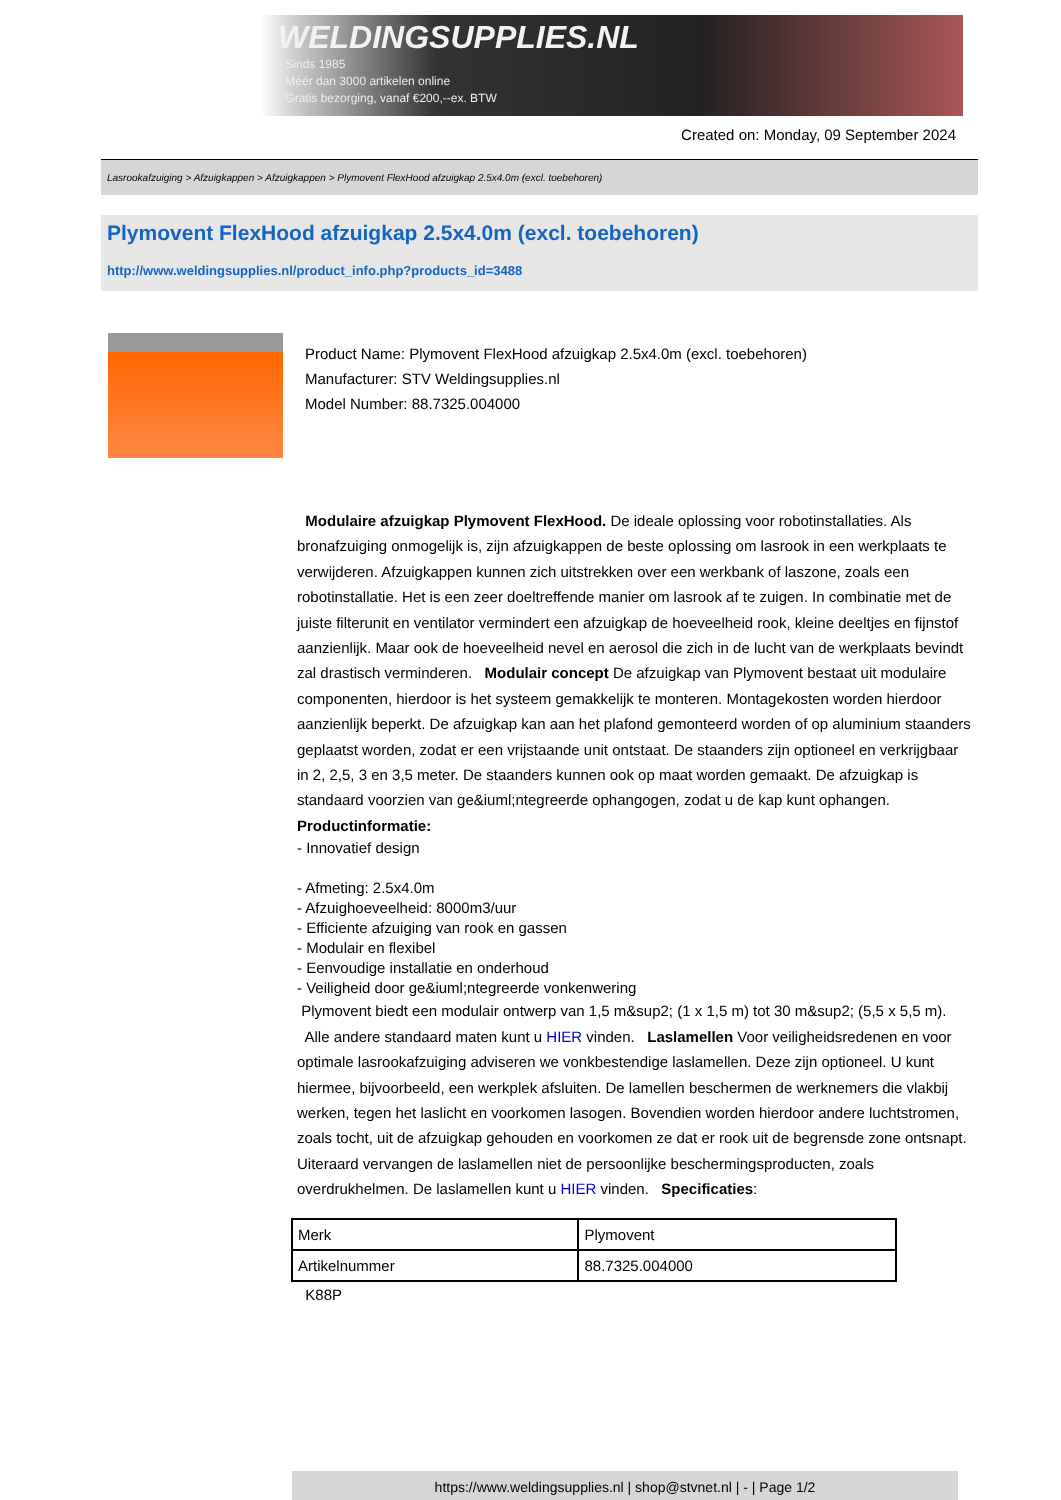WELDINGSUPPLIES.NL
- Sinds 1985
- Méér dan 3000 artikelen online
- Gratis bezorging, vanaf €200,--ex. BTW
Created on: Monday, 09 September 2024
Lasrookafzuiging > Afzuigkappen > Afzuigkappen > Plymovent FlexHood afzuigkap 2.5x4.0m (excl. toebehoren)
Plymovent FlexHood afzuigkap 2.5x4.0m (excl. toebehoren)
http://www.weldingsupplies.nl/product_info.php?products_id=3488
Product Name: Plymovent FlexHood afzuigkap 2.5x4.0m (excl. toebehoren)
Manufacturer: STV Weldingsupplies.nl
Model Number: 88.7325.004000
Modulaire afzuigkap Plymovent FlexHood. De ideale oplossing voor robotinstallaties. Als bronafzuiging onmogelijk is, zijn afzuigkappen de beste oplossing om lasrook in een werkplaats te verwijderen. Afzuigkappen kunnen zich uitstrekken over een werkbank of laszone, zoals een robotinstallatie. Het is een zeer doeltreffende manier om lasrook af te zuigen. In combinatie met de juiste filterunit en ventilator vermindert een afzuigkap de hoeveelheid rook, kleine deeltjes en fijnstof aanzienlijk. Maar ook de hoeveelheid nevel en aerosol die zich in de lucht van de werkplaats bevindt zal drastisch verminderen. Modulair concept De afzuigkap van Plymovent bestaat uit modulaire componenten, hierdoor is het systeem gemakkelijk te monteren. Montagekosten worden hierdoor aanzienlijk beperkt. De afzuigkap kan aan het plafond gemonteerd worden of op aluminium staanders geplaatst worden, zodat er een vrijstaande unit ontstaat. De staanders zijn optioneel en verkrijgbaar in 2, 2,5, 3 en 3,5 meter. De staanders kunnen ook op maat worden gemaakt. De afzuigkap is standaard voorzien van ge&iuml;ntegreerde ophangogen, zodat u de kap kunt ophangen.
Productinformatie:
- Innovatief design
- Afmeting: 2.5x4.0m
- Afzuighoeveelheid: 8000m3/uur
- Efficiente afzuiging van rook en gassen
- Modulair en flexibel
- Eenvoudige installatie en onderhoud
- Veiligheid door ge&iuml;ntegreerde vonkenwering
Plymovent biedt een modulair ontwerp van 1,5 m&sup2; (1 x 1,5 m) tot 30 m&sup2; (5,5 x 5,5 m).
Alle andere standaard maten kunt u HIER vinden. Laslamellen Voor veiligheidsredenen en voor optimale lasrookafzuiging adviseren we vonkbestendige laslamellen. Deze zijn optioneel. U kunt hiermee, bijvoorbeeld, een werkplek afsluiten. De lamellen beschermen de werknemers die vlakbij werken, tegen het laslicht en voorkomen lasogen. Bovendien worden hierdoor andere luchtstromen, zoals tocht, uit de afzuigkap gehouden en voorkomen ze dat er rook uit de begrensde zone ontsnapt. Uiteraard vervangen de laslamellen niet de persoonlijke beschermingsproducten, zoals overdrukhelmen. De laslamellen kunt u HIER vinden. Specificaties:
| Merk | Plymovent |
| Artikelnummer | 88.7325.004000 |
K88P
https://www.weldingsupplies.nl | shop@stvnet.nl | - | Page 1/2